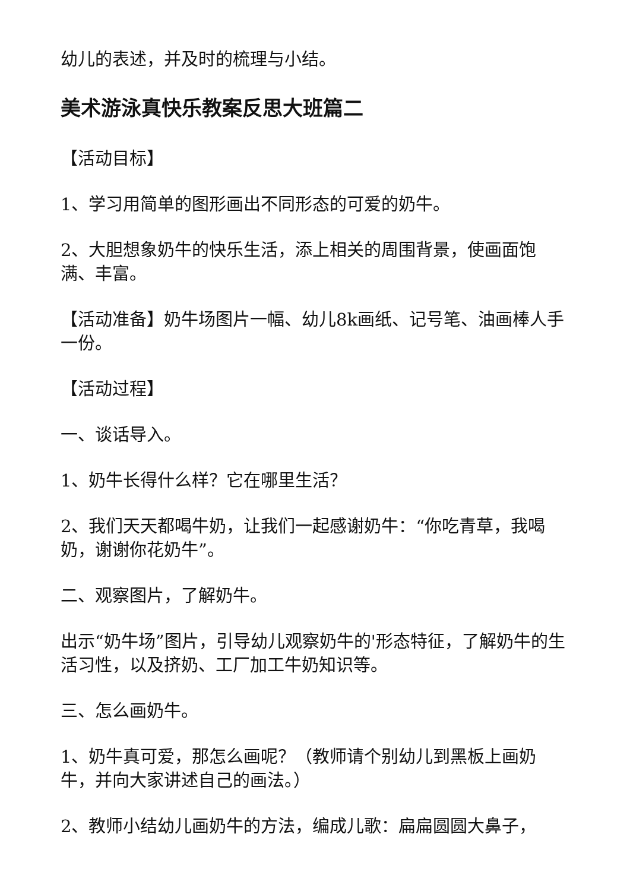幼儿的表述，并及时的梳理与小结。
美术游泳真快乐教案反思大班篇二
【活动目标】
1、学习用简单的图形画出不同形态的可爱的奶牛。
2、大胆想象奶牛的快乐生活，添上相关的周围背景，使画面饱满、丰富。
【活动准备】奶牛场图片一幅、幼儿8k画纸、记号笔、油画棒人手一份。
【活动过程】
一、谈话导入。
1、奶牛长得什么样？它在哪里生活？
2、我们天天都喝牛奶，让我们一起感谢奶牛：“你吃青草，我喝奶，谢谢你花奶牛”。
二、观察图片，了解奶牛。
出示“奶牛场”图片，引导幼儿观察奶牛的'形态特征，了解奶牛的生活习性，以及挤奶、工厂加工牛奶知识等。
三、怎么画奶牛。
1、奶牛真可爱，那怎么画呢？（教师请个别幼儿到黑板上画奶牛，并向大家讲述自己的画法。）
2、教师小结幼儿画奶牛的方法，编成儿歌：扁扁圆圆大鼻子，